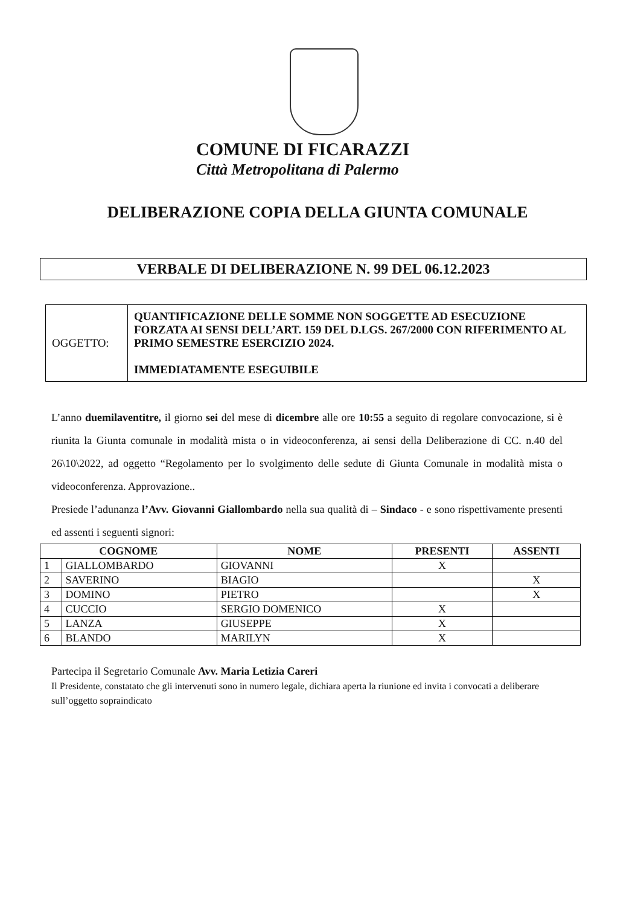COMUNE DI FICARAZZI
Città Metropolitana di Palermo
DELIBERAZIONE COPIA DELLA GIUNTA COMUNALE
VERBALE DI DELIBERAZIONE N. 99 DEL 06.12.2023
| OGGETTO: | QUANTIFICAZIONE DELLE SOMME NON SOGGETTE AD ESECUZIONE FORZATA AI SENSI DELL’ART. 159 DEL D.LGS. 267/2000 CON RIFERIMENTO AL PRIMO SEMESTRE ESERCIZIO 2024. IMMEDIATAMENTE ESEGUIBILE |
L’anno duemilaventitre, il giorno sei del mese di dicembre alle ore 10:55 a seguito di regolare convocazione, si è riunita la Giunta comunale in modalità mista o in videoconferenza, ai sensi della Deliberazione di CC. n.40 del 26\10\2022, ad oggetto “Regolamento per lo svolgimento delle sedute di Giunta Comunale in modalità mista o videoconferenza. Approvazione..
Presiede l’adunanza l’Avv. Giovanni Giallombardo nella sua qualità di – Sindaco - e sono rispettivamente presenti ed assenti i seguenti signori:
| COGNOME | | NOME | PRESENTI | ASSENTI |
| --- | --- | --- | --- | --- |
| 1 | GIALLOMBARDO | GIOVANNI | X | |
| 2 | SAVERINO | BIAGIO | | X |
| 3 | DOMINO | PIETRO | | X |
| 4 | CUCCIO | SERGIO DOMENICO | X | |
| 5 | LANZA | GIUSEPPE | X | |
| 6 | BLANDO | MARILYN | X | |
Partecipa il Segretario Comunale Avv. Maria Letizia Careri
Il Presidente, constatato che gli intervenuti sono in numero legale, dichiara aperta la riunione ed invita i convocati a deliberare sull’oggetto sopraindicato